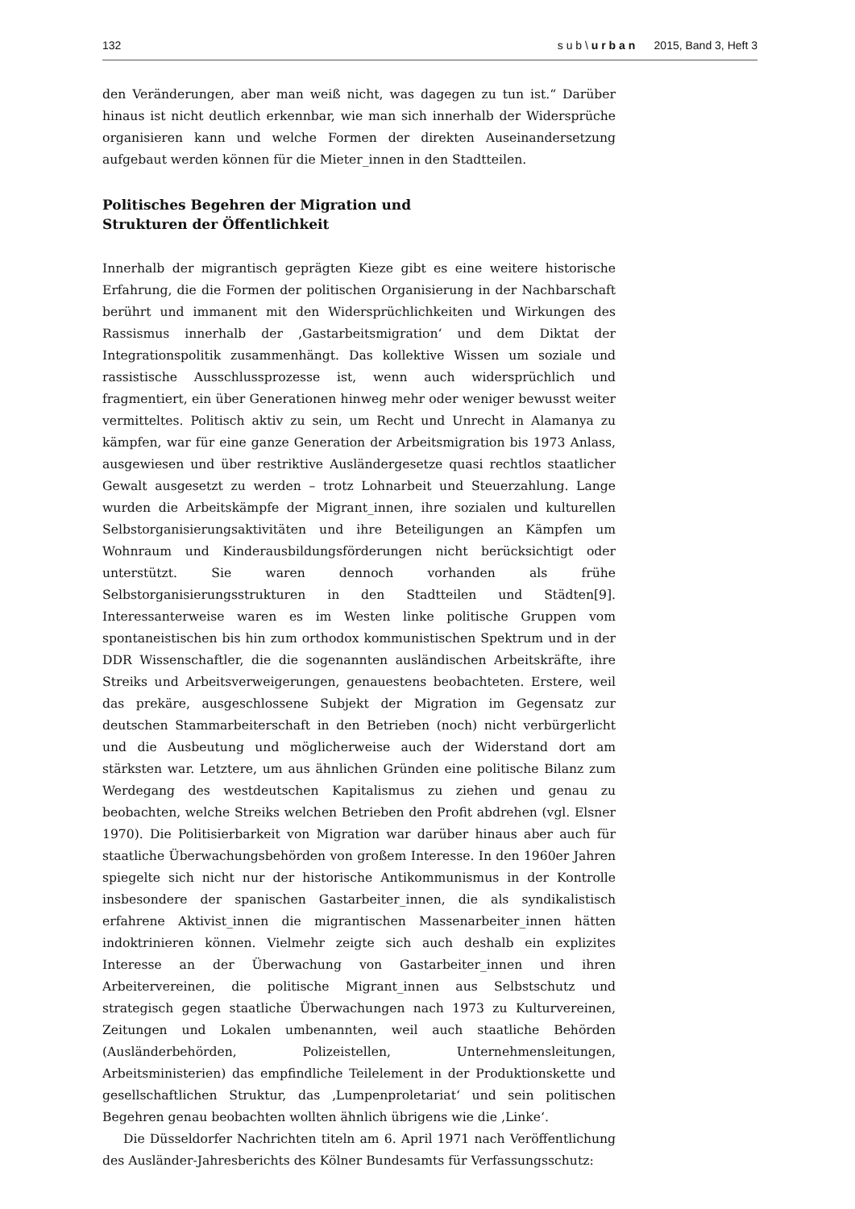132 s u b \ u r b a n 2015, Band 3, Heft 3
den Veränderungen, aber man weiß nicht, was dagegen zu tun ist.“ Darüber hinaus ist nicht deutlich erkennbar, wie man sich innerhalb der Widersprüche organisieren kann und welche Formen der direkten Auseinandersetzung aufgebaut werden können für die Mieter_innen in den Stadtteilen.
Politisches Begehren der Migration und
Strukturen der Öffentlichkeit
Innerhalb der migrantisch geprägten Kieze gibt es eine weitere historische Erfahrung, die die Formen der politischen Organisierung in der Nachbarschaft berührt und immanent mit den Widersprüchlichkeiten und Wirkungen des Rassismus innerhalb der ‚Gastarbeitsmigration‘ und dem Diktat der Integrationspolitik zusammenhängt. Das kollektive Wissen um soziale und rassistische Ausschlussprozesse ist, wenn auch widersprüchlich und fragmentiert, ein über Generationen hinweg mehr oder weniger bewusst weiter vermitteltes. Politisch aktiv zu sein, um Recht und Unrecht in Alamanya zu kämpfen, war für eine ganze Generation der Arbeitsmigration bis 1973 Anlass, ausgewiesen und über restriktive Ausländergesetze quasi rechtlos staatlicher Gewalt ausgesetzt zu werden – trotz Lohnarbeit und Steuerzahlung. Lange wurden die Arbeitskämpfe der Migrant_innen, ihre sozialen und kulturellen Selbstorganisierungsaktivitäten und ihre Beteiligungen an Kämpfen um Wohnraum und Kinderausbildungsförderungen nicht berücksichtigt oder unterstützt. Sie waren dennoch vorhanden als frühe Selbstorganisierungsstrukturen in den Stadtteilen und Städten[9]. Interessanterweise waren es im Westen linke politische Gruppen vom spontaneistischen bis hin zum orthodox kommunistischen Spektrum und in der DDR Wissenschaftler, die die sogenannten ausländischen Arbeitskräfte, ihre Streiks und Arbeitsverweigerungen, genauestens beobachteten. Erstere, weil das prekäre, ausgeschlossene Subjekt der Migration im Gegensatz zur deutschen Stammarbeiterschaft in den Betrieben (noch) nicht verbürgerlicht und die Ausbeutung und möglicherweise auch der Widerstand dort am stärksten war. Letztere, um aus ähnlichen Gründen eine politische Bilanz zum Werdegang des westdeutschen Kapitalismus zu ziehen und genau zu beobachten, welche Streiks welchen Betrieben den Profit abdrehen (vgl. Elsner 1970). Die Politisierbarkeit von Migration war darüber hinaus aber auch für staatliche Überwachungsbehörden von großem Interesse. In den 1960er Jahren spiegelte sich nicht nur der historische Antikommunismus in der Kontrolle insbesondere der spanischen Gastarbeiter_innen, die als syndikalistisch erfahrene Aktivist_innen die migrantischen Massenarbeiter_innen hätten indoktrinieren können. Vielmehr zeigte sich auch deshalb ein explizites Interesse an der Überwachung von Gastarbeiter_innen und ihren Arbeitervereinen, die politische Migrant_innen aus Selbstschutz und strategisch gegen staatliche Überwachungen nach 1973 zu Kulturvereinen, Zeitungen und Lokalen umbenannten, weil auch staatliche Behörden (Ausländerbehörden, Polizeistellen, Unternehmensleitungen, Arbeitsministerien) das empfindliche Teilelement in der Produktionskette und gesellschaftlichen Struktur, das ‚Lumpenproletariat‘ und sein politischen Begehren genau beobachten wollten ähnlich übrigens wie die ‚Linke‘.
Die Düsseldorfer Nachrichten titeln am 6. April 1971 nach Veröffentlichung des Ausländer-Jahresberichts des Kölner Bundesamts für Verfassungsschutz: